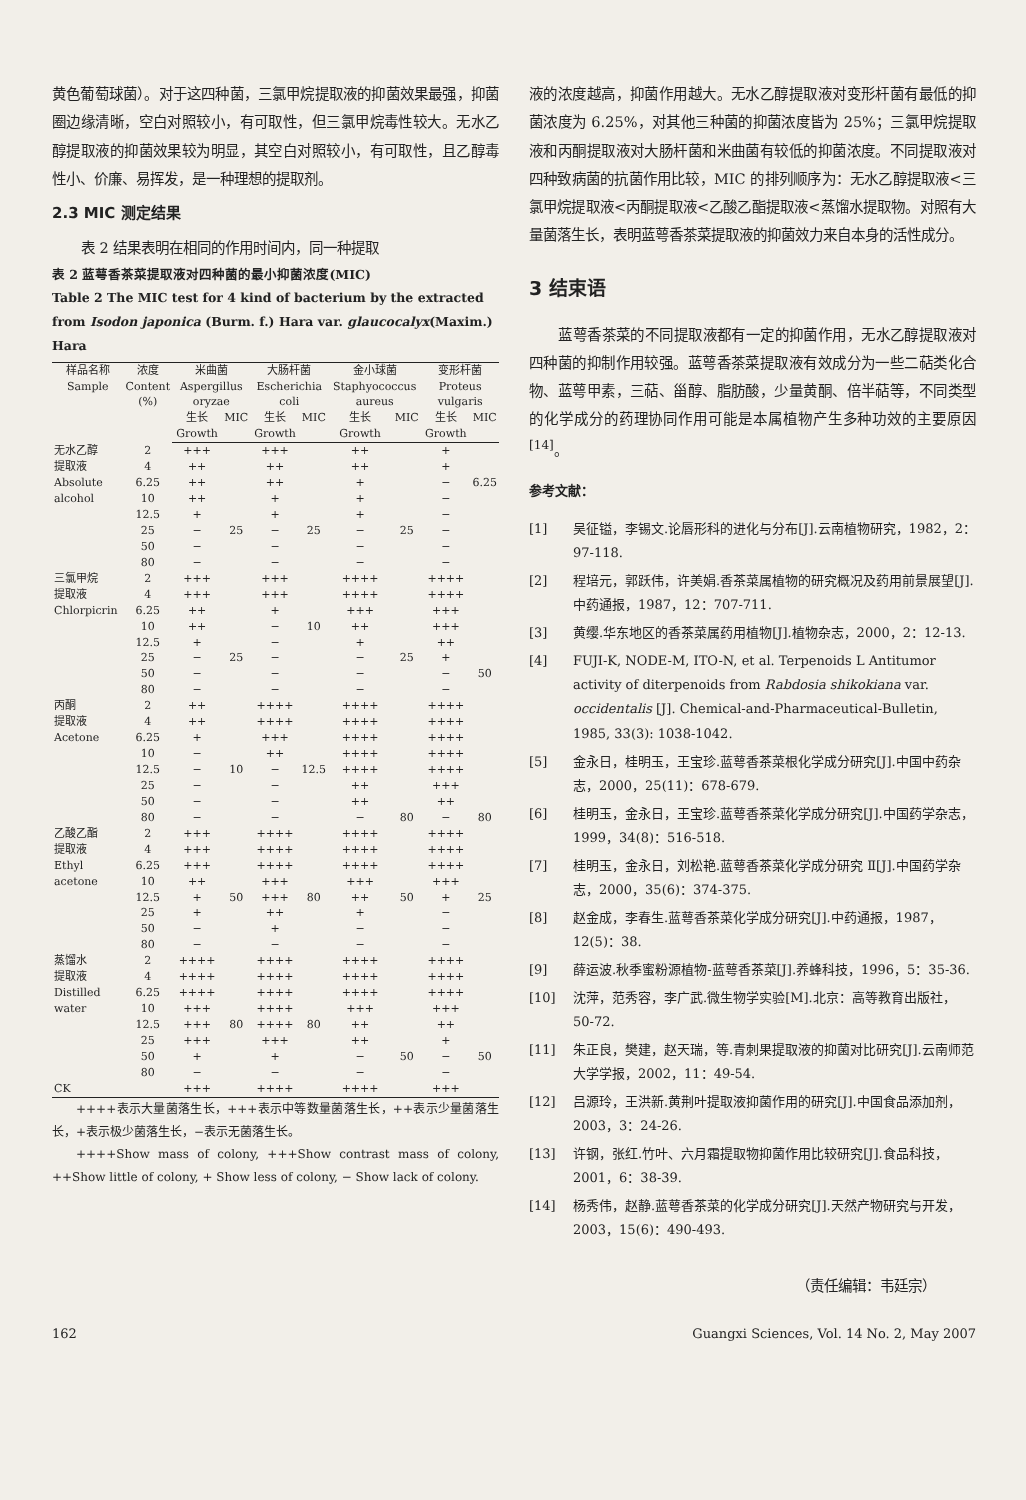黄色葡萄球菌）。对于这四种菌，三氯甲烷提取液的抑菌效果最强，抑菌圈边缘清晰，空白对照较小，有可取性，但三氯甲烷毒性较大。无水乙醇提取液的抑菌效果较为明显，其空白对照较小，有可取性，且乙醇毒性小、价廉、易挥发，是一种理想的提取剂。
2.3 MIC 测定结果
  表 2 结果表明在相同的作用时间内，同一种提取
表 2 蓝萼香茶菜提取液对四种菌的最小抑菌浓度(MIC)
Table 2 The MIC test for 4 kind of bacterium by the extracted from Isodon japonica (Burm. f.) Hara var. glaucocalyx(Maxim.) Hara
| 样品名称 Sample | 浓度 Content (%) | 米曲菌 Aspergillus oryzae | | 大肠杆菌 Escherichia coli | | 金小球菌 Staphyococcus aureus | | 变形杆菌 Proteus vulgaris | |
| --- | --- | --- | --- | --- | --- | --- | --- | --- | --- |
| | | 生长 Growth | MIC | 生长 Growth | MIC | 生长 Growth | MIC | 生长 Growth | MIC |
| 无水乙醇 提取液 Absolute alcohol | 2 | +++ | | +++ | | ++ | | + | |
| | 4 | ++ | | ++ | | ++ | | + | |
| | 6.25 | ++ | | ++ | | + | | − | 6.25 |
| | 10 | ++ | | + | | + | | − | |
| | 12.5 | + | | + | | + | | − | |
| | 25 | − | 25 | − | 25 | − | 25 | − | |
| | 50 | − | | − | | − | | − | |
| | 80 | − | | − | | − | | − | |
| 三氯甲烷 提取液 Chlorpicrin | 2 | +++ | | +++ | | ++++ | | ++++ | |
| | 4 | +++ | | +++ | | ++++ | | ++++ | |
| | 6.25 | ++ | | + | | +++ | | +++ | |
| | 10 | ++ | | − | 10 | ++ | | +++ | |
| | 12.5 | + | | − | | + | | ++ | |
| | 25 | − | 25 | − | | − | 25 | + | |
| | 50 | − | | − | | − | | − | 50 |
| | 80 | − | | − | | − | | − | |
| 丙酮 提取液 Acetone | 2 | ++ | | ++++ | | ++++ | | ++++ | |
| | 4 | ++ | | ++++ | | ++++ | | ++++ | |
| | 6.25 | + | | +++ | | ++++ | | ++++ | |
| | 10 | − | | ++ | | ++++ | | ++++ | |
| | 12.5 | − | 10 | − | 12.5 | ++++ | | ++++ | |
| | 25 | − | | − | | ++ | | +++ | |
| | 50 | − | | − | | ++ | | ++ | |
| | 80 | − | | − | | − | 80 | − | 80 |
| 乙酸乙酯 提取液 Ethyl acetone | 2 | +++ | | ++++ | | ++++ | | ++++ | |
| | 4 | +++ | | ++++ | | ++++ | | ++++ | |
| | 6.25 | +++ | | ++++ | | ++++ | | ++++ | |
| | 10 | ++ | | +++ | | +++ | | +++ | |
| | 12.5 | + | 50 | +++ | 80 | ++ | 50 | + | 25 |
| | 25 | + | | ++ | | + | | − | |
| | 50 | − | | + | | − | | − | |
| | 80 | − | | − | | − | | − | |
| 蒸馏水 提取液 Distilled water | 2 | ++++ | | ++++ | | ++++ | | ++++ | |
| | 4 | ++++ | | ++++ | | ++++ | | ++++ | |
| | 6.25 | ++++ | | ++++ | | ++++ | | ++++ | |
| | 10 | +++ | | ++++ | | +++ | | +++ | |
| | 12.5 | +++ | 80 | ++++ | 80 | ++ | | ++ | |
| | 25 | +++ | | +++ | | ++ | | + | |
| | 50 | + | | + | | − | 50 | − | 50 |
| | 80 | − | | − | | − | | − | |
| CK | | +++ | | ++++ | | ++++ | | +++ | |
  ++++表示大量菌落生长，+++表示中等数量菌落生长，++表示少量菌落生长，+表示极少菌落生长，−表示无菌落生长。
  ++++Show mass of colony, +++Show contrast mass of colony, ++Show little of colony, + Show less of colony, − Show lack of colony.
液的浓度越高，抑菌作用越大。无水乙醇提取液对变形杆菌有最低的抑菌浓度为 6.25%，对其他三种菌的抑菌浓度皆为 25%；三氯甲烷提取液和丙酮提取液对大肠杆菌和米曲菌有较低的抑菌浓度。不同提取液对四种致病菌的抗菌作用比较，MIC 的排列顺序为：无水乙醇提取液<三氯甲烷提取液<丙酮提取液<乙酸乙酯提取液<蒸馏水提取物。对照有大量菌落生长，表明蓝萼香茶菜提取液的抑菌效力来自本身的活性成分。
3 结束语
  蓝萼香茶菜的不同提取液都有一定的抑菌作用，无水乙醇提取液对四种菌的抑制作用较强。蓝萼香茶菜提取液有效成分为一些二萜类化合物、蓝萼甲素，三萜、甾醇、脂肪酸，少量黄酮、倍半萜等，不同类型的化学成分的药理协同作用可能是本属植物产生多种功效的主要原因<sup>[14]</sup>。
参考文献：
[1] 吴征镒，李锡文.论唇形科的进化与分布[J].云南植物研究，1982，2：97-118.
[2] 程培元，郭跃伟，许美娟.香茶菜属植物的研究概况及药用前景展望[J].中药通报，1987，12：707-711.
[3] 黄缨.华东地区的香茶菜属药用植物[J].植物杂志，2000，2：12-13.
[4] FUJI-K, NODE-M, ITO-N, et al. Terpenoids L Antitumor activity of diterpenoids from Rabdosia shikokiana var. occidentalis [J]. Chemical-and-Pharmaceutical-Bulletin, 1985, 33(3): 1038-1042.
[5] 金永日，桂明玉，王宝珍.蓝萼香茶菜根化学成分研究[J].中国中药杂志，2000，25(11)：678-679.
[6] 桂明玉，金永日，王宝珍.蓝萼香茶菜化学成分研究[J].中国药学杂志，1999，34(8)：516-518.
[7] 桂明玉，金永日，刘松艳.蓝萼香茶菜化学成分研究 Ⅱ[J].中国药学杂志，2000，35(6)：374-375.
[8] 赵金成，李春生.蓝萼香茶菜化学成分研究[J].中药通报，1987，12(5)：38.
[9] 薛运波.秋季蜜粉源植物-蓝萼香茶菜[J].养蜂科技，1996，5：35-36.
[10] 沈萍，范秀容，李广武.微生物学实验[M].北京：高等教育出版社，50-72.
[11] 朱正良，樊建，赵天瑞，等.青刺果提取液的抑菌对比研究[J].云南师范大学学报，2002，11：49-54.
[12] 吕源玲，王洪新.黄荆叶提取液抑菌作用的研究[J].中国食品添加剂，2003，3：24-26.
[13] 许钢，张红.竹叶、六月霜提取物抑菌作用比较研究[J].食品科技，2001，6：38-39.
[14] 杨秀伟，赵静.蓝萼香茶菜的化学成分研究[J].天然产物研究与开发，2003，15(6)：490-493.
（责任编辑：韦廷宗）
162 Guangxi Sciences, Vol. 14 No. 2, May 2007